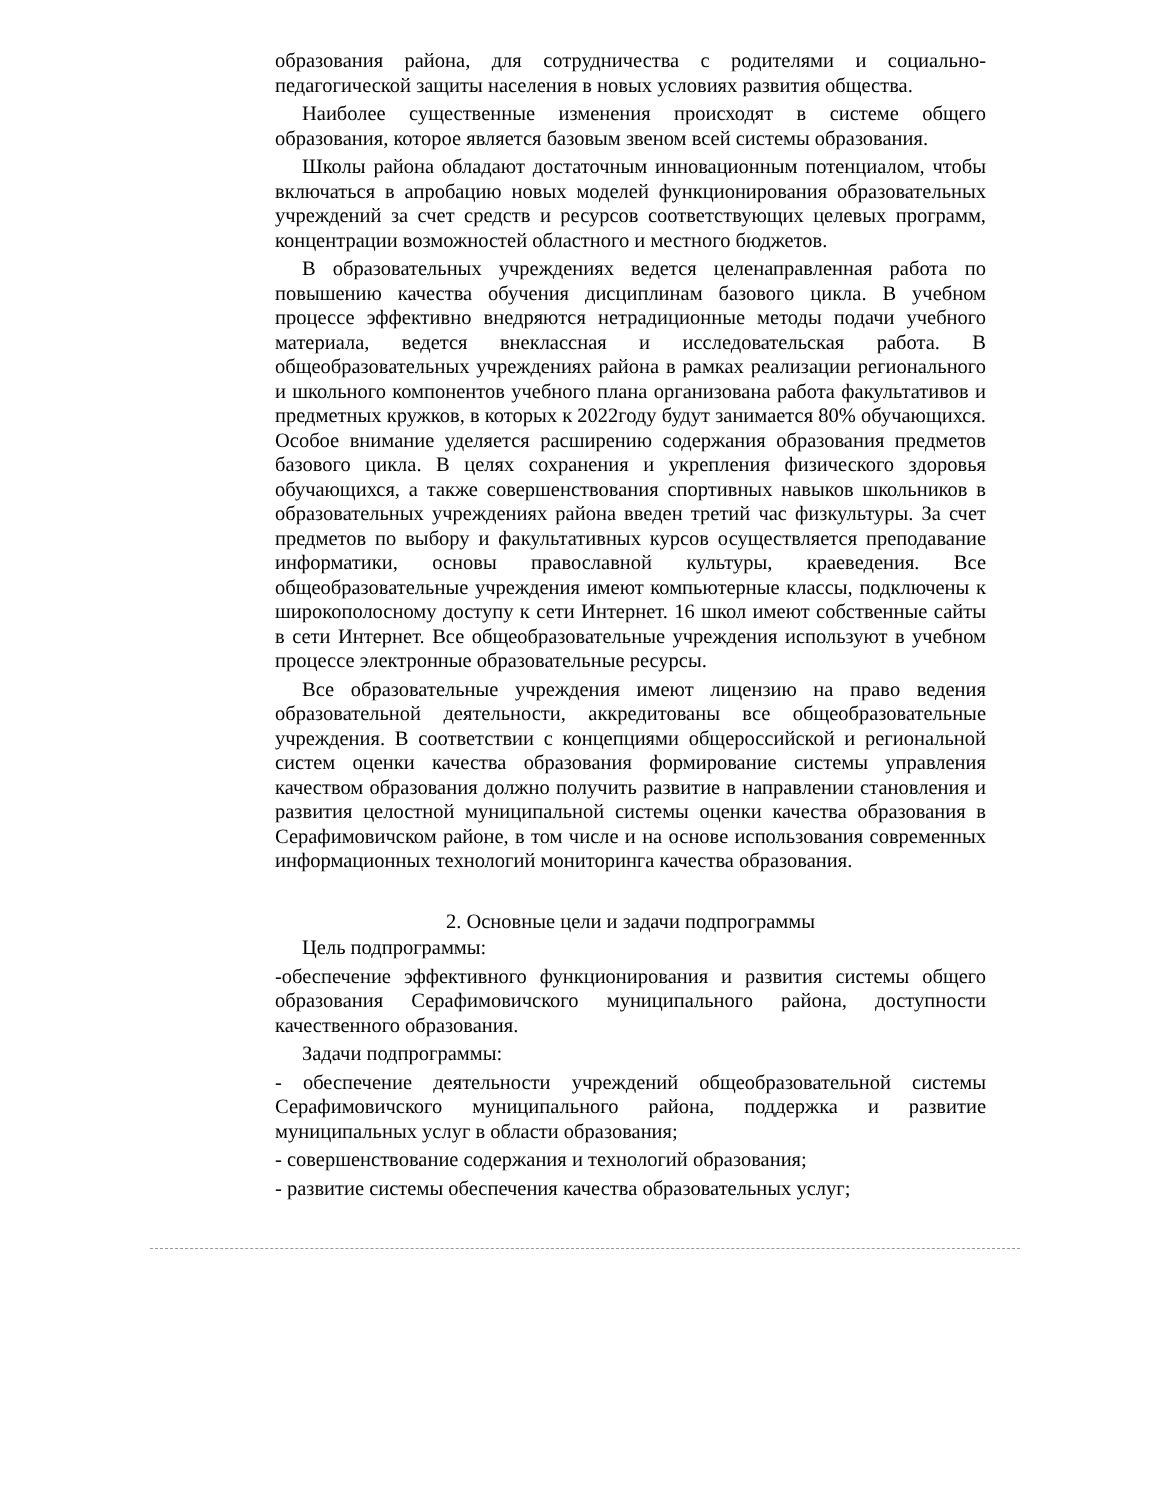образования района, для сотрудничества с родителями и социально-педагогической защиты населения в новых условиях развития общества.
Наиболее существенные изменения происходят в системе общего образования, которое является базовым звеном всей системы образования.
Школы района обладают достаточным инновационным потенциалом, чтобы включаться в апробацию новых моделей функционирования образовательных учреждений за счет средств и ресурсов соответствующих целевых программ, концентрации возможностей областного и местного бюджетов.
В образовательных учреждениях ведется целенаправленная работа по повышению качества обучения дисциплинам базового цикла. В учебном процессе эффективно внедряются нетрадиционные методы подачи учебного материала, ведется внеклассная и исследовательская работа. В общеобразовательных учреждениях района в рамках реализации регионального и школьного компонентов учебного плана организована работа факультативов и предметных кружков, в которых к 2022году будут занимается 80% обучающихся. Особое внимание уделяется расширению содержания образования предметов базового цикла. В целях сохранения и укрепления физического здоровья обучающихся, а также совершенствования спортивных навыков школьников в образовательных учреждениях района введен третий час физкультуры. За счет предметов по выбору и факультативных курсов осуществляется преподавание информатики, основы православной культуры, краеведения. Все общеобразовательные учреждения имеют компьютерные классы, подключены к широкополосному доступу к сети Интернет. 16 школ имеют собственные сайты в сети Интернет. Все общеобразовательные учреждения используют в учебном процессе электронные образовательные ресурсы.
Все образовательные учреждения имеют лицензию на право ведения образовательной деятельности, аккредитованы все общеобразовательные учреждения. В соответствии с концепциями общероссийской и региональной систем оценки качества образования формирование системы управления качеством образования должно получить развитие в направлении становления и развития целостной муниципальной системы оценки качества образования в Серафимовичском районе, в том числе и на основе использования современных информационных технологий мониторинга качества образования.
2. Основные цели и задачи подпрограммы
Цель подпрограммы:
-обеспечение эффективного функционирования и развития системы общего образования Серафимовичского муниципального района, доступности качественного образования.
Задачи подпрограммы:
- обеспечение деятельности учреждений общеобразовательной системы Серафимовичского муниципального района, поддержка и развитие муниципальных услуг в области образования;
- совершенствование содержания и технологий образования;
- развитие системы обеспечения качества образовательных услуг;